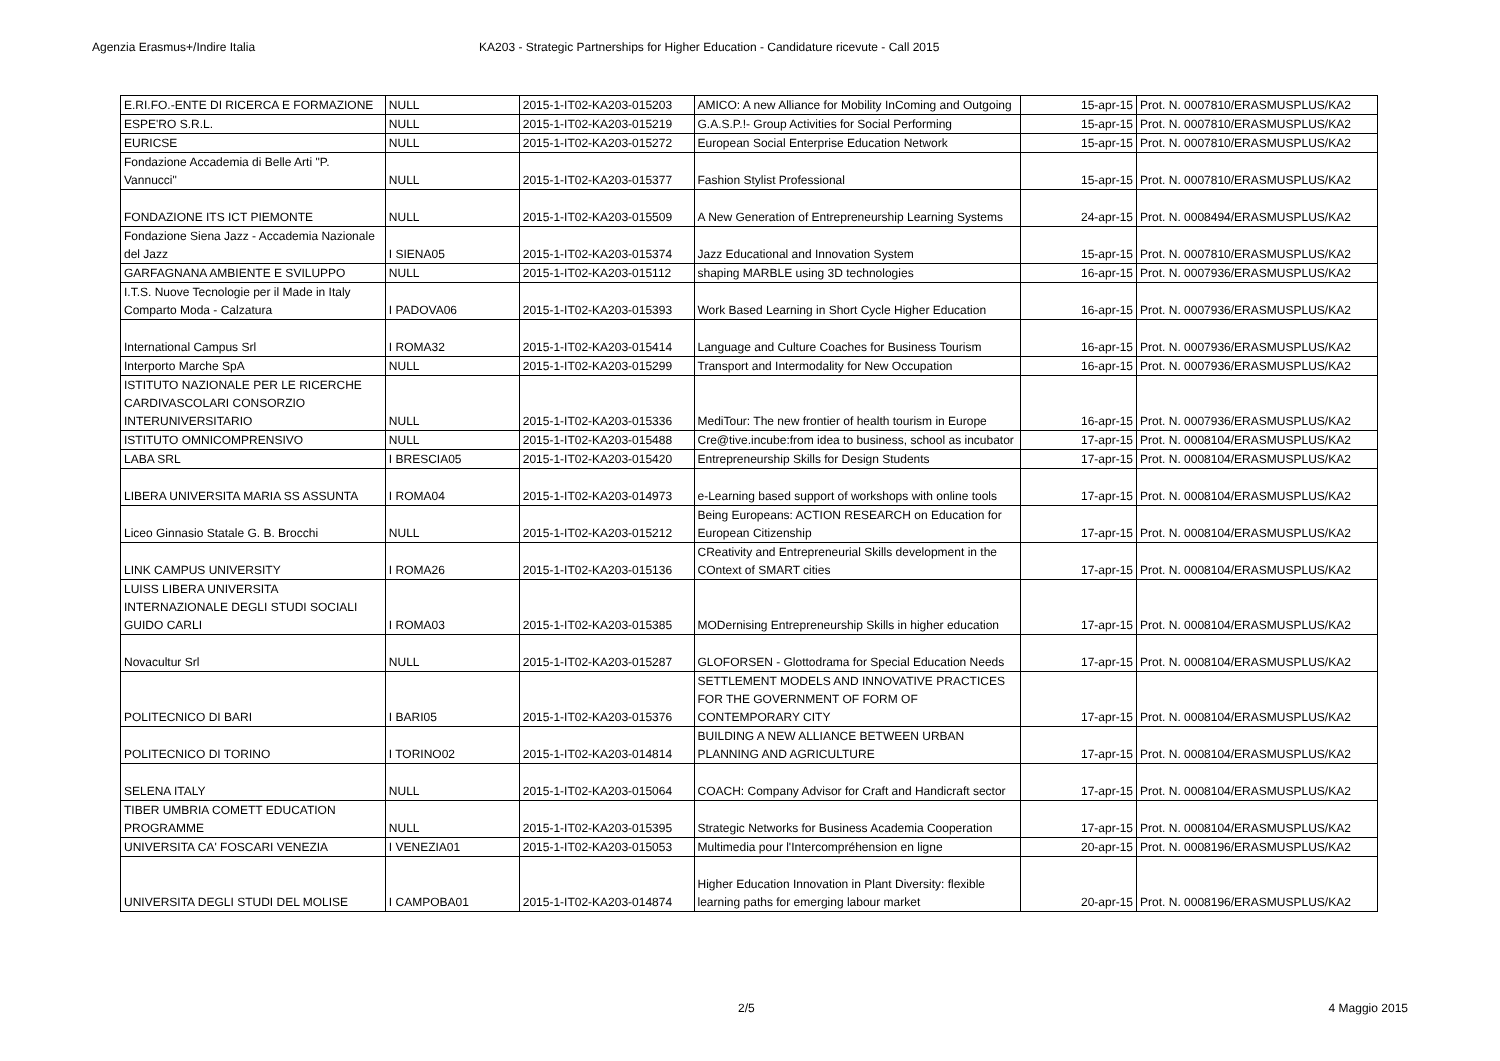Agenzia Erasmus+/Indire Italia KA203 - Strategic Partnerships for Higher Education - Candidature ricevute - Call 2015
| E.RI.FO.-ENTE DI RICERCA E FORMAZIONE | NULL | 2015-1-IT02-KA203-015203 | AMICO: A new Alliance for Mobility InComing and Outgoing | 15-apr-15 | Prot. N. 0007810/ERASMUSPLUS/KA2 |
| ESPE'RO S.R.L. | NULL | 2015-1-IT02-KA203-015219 | G.A.S.P.!- Group Activities for Social Performing | 15-apr-15 | Prot. N. 0007810/ERASMUSPLUS/KA2 |
| EURICSE | NULL | 2015-1-IT02-KA203-015272 | European Social Enterprise Education Network | 15-apr-15 | Prot. N. 0007810/ERASMUSPLUS/KA2 |
| Fondazione Accademia di Belle Arti "P. Vannucci" | NULL | 2015-1-IT02-KA203-015377 | Fashion Stylist Professional | 15-apr-15 | Prot. N. 0007810/ERASMUSPLUS/KA2 |
| FONDAZIONE ITS ICT PIEMONTE | NULL | 2015-1-IT02-KA203-015509 | A New Generation of Entrepreneurship Learning Systems | 24-apr-15 | Prot. N. 0008494/ERASMUSPLUS/KA2 |
| Fondazione Siena Jazz - Accademia Nazionale del Jazz | I SIENA05 | 2015-1-IT02-KA203-015374 | Jazz Educational and Innovation System | 15-apr-15 | Prot. N. 0007810/ERASMUSPLUS/KA2 |
| GARFAGNANA AMBIENTE E SVILUPPO | NULL | 2015-1-IT02-KA203-015112 | shaping MARBLE using 3D technologies | 16-apr-15 | Prot. N. 0007936/ERASMUSPLUS/KA2 |
| I.T.S. Nuove Tecnologie per il Made in Italy Comparto Moda - Calzatura | I PADOVA06 | 2015-1-IT02-KA203-015393 | Work Based Learning in Short Cycle Higher Education | 16-apr-15 | Prot. N. 0007936/ERASMUSPLUS/KA2 |
| International Campus Srl | I ROMA32 | 2015-1-IT02-KA203-015414 | Language and Culture Coaches for Business Tourism | 16-apr-15 | Prot. N. 0007936/ERASMUSPLUS/KA2 |
| Interporto Marche SpA | NULL | 2015-1-IT02-KA203-015299 | Transport and Intermodality for New Occupation | 16-apr-15 | Prot. N. 0007936/ERASMUSPLUS/KA2 |
| ISTITUTO NAZIONALE PER LE RICERCHE CARDIVASCOLARI CONSORZIO INTERUNIVERSITARIO | NULL | 2015-1-IT02-KA203-015336 | MediTour: The new frontier of health tourism in Europe | 16-apr-15 | Prot. N. 0007936/ERASMUSPLUS/KA2 |
| ISTITUTO OMNICOMPRENSIVO | NULL | 2015-1-IT02-KA203-015488 | Cre@tive.incube:from idea to business, school as incubator | 17-apr-15 | Prot. N. 0008104/ERASMUSPLUS/KA2 |
| LABA SRL | I BRESCIA05 | 2015-1-IT02-KA203-015420 | Entrepreneurship Skills for Design Students | 17-apr-15 | Prot. N. 0008104/ERASMUSPLUS/KA2 |
| LIBERA UNIVERSITA MARIA SS ASSUNTA | I ROMA04 | 2015-1-IT02-KA203-014973 | e-Learning based support of workshops with online tools | 17-apr-15 | Prot. N. 0008104/ERASMUSPLUS/KA2 |
| Liceo Ginnasio Statale G. B. Brocchi | NULL | 2015-1-IT02-KA203-015212 | Being Europeans: ACTION RESEARCH on Education for European Citizenship | 17-apr-15 | Prot. N. 0008104/ERASMUSPLUS/KA2 |
| LINK CAMPUS UNIVERSITY | I ROMA26 | 2015-1-IT02-KA203-015136 | CReativity and Entrepreneurial Skills development in the COntext of SMART cities | 17-apr-15 | Prot. N. 0008104/ERASMUSPLUS/KA2 |
| LUISS LIBERA UNIVERSITA INTERNAZIONALE DEGLI STUDI SOCIALI GUIDO CARLI | I ROMA03 | 2015-1-IT02-KA203-015385 | MODernising Entrepreneurship Skills in higher education | 17-apr-15 | Prot. N. 0008104/ERASMUSPLUS/KA2 |
| Novacultur Srl | NULL | 2015-1-IT02-KA203-015287 | GLOFORSEN - Glottodrama for Special Education Needs | 17-apr-15 | Prot. N. 0008104/ERASMUSPLUS/KA2 |
| POLITECNICO DI BARI | I BARI05 | 2015-1-IT02-KA203-015376 | SETTLEMENT MODELS AND INNOVATIVE PRACTICES FOR THE GOVERNMENT OF FORM OF CONTEMPORARY CITY | 17-apr-15 | Prot. N. 0008104/ERASMUSPLUS/KA2 |
| POLITECNICO DI TORINO | I TORINO02 | 2015-1-IT02-KA203-014814 | BUILDING A NEW ALLIANCE BETWEEN URBAN PLANNING AND AGRICULTURE | 17-apr-15 | Prot. N. 0008104/ERASMUSPLUS/KA2 |
| SELENA ITALY | NULL | 2015-1-IT02-KA203-015064 | COACH: Company Advisor for Craft and Handicraft sector | 17-apr-15 | Prot. N. 0008104/ERASMUSPLUS/KA2 |
| TIBER UMBRIA COMETT EDUCATION PROGRAMME | NULL | 2015-1-IT02-KA203-015395 | Strategic Networks for Business Academia Cooperation | 17-apr-15 | Prot. N. 0008104/ERASMUSPLUS/KA2 |
| UNIVERSITA CA' FOSCARI VENEZIA | I VENEZIA01 | 2015-1-IT02-KA203-015053 | Multimedia pour l'Intercompréhension en ligne | 20-apr-15 | Prot. N. 0008196/ERASMUSPLUS/KA2 |
| UNIVERSITA DEGLI STUDI DEL MOLISE | I CAMPOBA01 | 2015-1-IT02-KA203-014874 | Higher Education Innovation in Plant Diversity: flexible learning paths for emerging labour market | 20-apr-15 | Prot. N. 0008196/ERASMUSPLUS/KA2 |
2/5 4 Maggio 2015